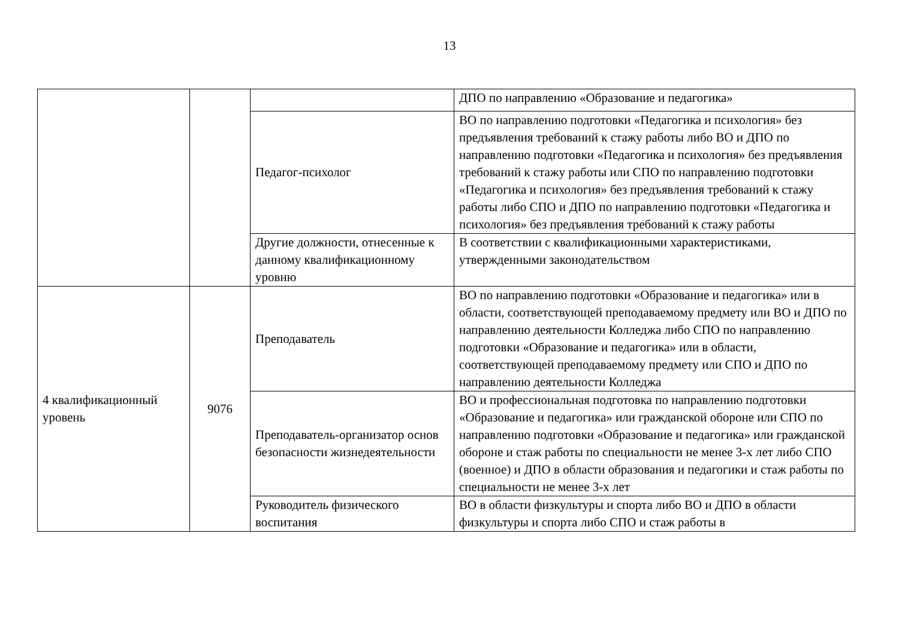13
| | | | ДПО по направлению «Образование и педагогика» |
| | | Педагог-психолог | ВО по направлению подготовки «Педагогика и психология» без предъявления требований к стажу работы либо ВО и ДПО по направлению подготовки «Педагогика и психология» без предъявления требований к стажу работы или СПО по направлению подготовки «Педагогика и психология» без предъявления требований к стажу работы либо СПО и ДПО по направлению подготовки «Педагогика и психология» без предъявления требований к стажу работы |
| | | Другие должности, отнесенные к данному квалификационному уровню | В соответствии с квалификационными характеристиками, утвержденными законодательством |
| 4 квалификационный уровень | 9076 | Преподаватель | ВО по направлению подготовки «Образование и педагогика» или в области, соответствующей преподаваемому предмету или ВО и ДПО по направлению деятельности Колледжа либо СПО по направлению подготовки «Образование и педагогика» или в области, соответствующей преподаваемому предмету или СПО и ДПО по направлению деятельности Колледжа |
| | | Преподаватель-организатор основ безопасности жизнедеятельности | ВО и профессиональная подготовка по направлению подготовки «Образование и педагогика» или гражданской обороне или СПО по направлению подготовки «Образование и педагогика» или гражданской обороне и стаж работы по специальности не менее 3-х лет либо СПО (военное) и ДПО в области образования и педагогики и стаж работы по специальности не менее 3-х лет |
| | | Руководитель физического воспитания | ВО в области физкультуры и спорта либо ВО и ДПО в области физкультуры и спорта либо СПО и стаж работы в |